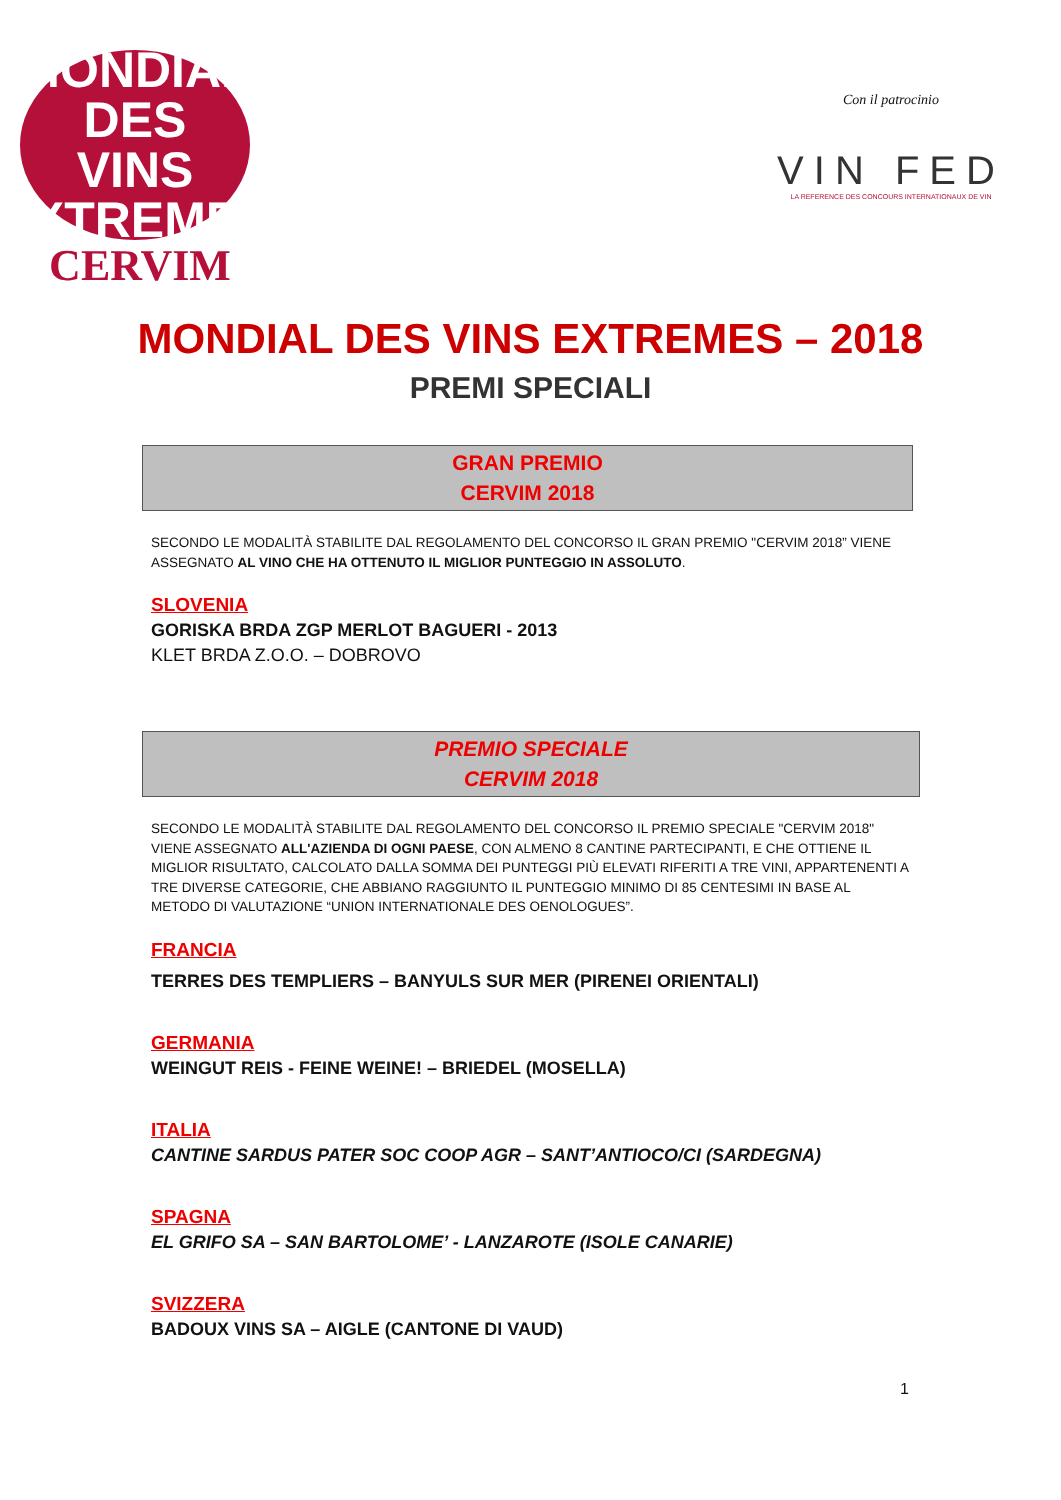MONDIAL DES
VINS
EXTREMES
CERVIM
Con il patrocinio
VIN FED
LA REFERENCE DES CONCOURS INTERNATIONAUX DE VIN
MONDIAL DES VINS EXTREMES – 2018
PREMI SPECIALI
GRAN PREMIO
CERVIM 2018
SECONDO LE MODALITÀ STABILITE DAL REGOLAMENTO DEL CONCORSO IL GRAN PREMIO "CERVIM 2018” VIENE ASSEGNATO AL VINO CHE HA OTTENUTO IL MIGLIOR PUNTEGGIO IN ASSOLUTO.
SLOVENIA
GORISKA BRDA ZGP MERLOT BAGUERI - 2013
KLET BRDA Z.O.O. – DOBROVO
PREMIO SPECIALE
CERVIM 2018
SECONDO LE MODALITÀ STABILITE DAL REGOLAMENTO DEL CONCORSO IL PREMIO SPECIALE "CERVIM 2018" VIENE ASSEGNATO ALL'AZIENDA DI OGNI PAESE, CON ALMENO 8 CANTINE PARTECIPANTI, E CHE OTTIENE IL MIGLIOR RISULTATO, CALCOLATO DALLA SOMMA DEI PUNTEGGI PIÙ ELEVATI RIFERITI A TRE VINI, APPARTENENTI A TRE DIVERSE CATEGORIE, CHE ABBIANO RAGGIUNTO IL PUNTEGGIO MINIMO DI 85 CENTESIMI IN BASE AL METODO DI VALUTAZIONE “UNION INTERNATIONALE DES OENOLOGUES”.
FRANCIA
TERRES DES TEMPLIERS – BANYULS SUR MER (PIRENEI ORIENTALI)
GERMANIA
WEINGUT REIS - FEINE WEINE! – BRIEDEL (MOSELLA)
ITALIA
CANTINE SARDUS PATER SOC COOP AGR – SANT’ANTIOCO/CI (SARDEGNA)
SPAGNA
EL GRIFO SA – SAN BARTOLOME’ - LANZAROTE (ISOLE CANARIE)
SVIZZERA
BADOUX VINS SA – AIGLE (CANTONE DI VAUD)
1